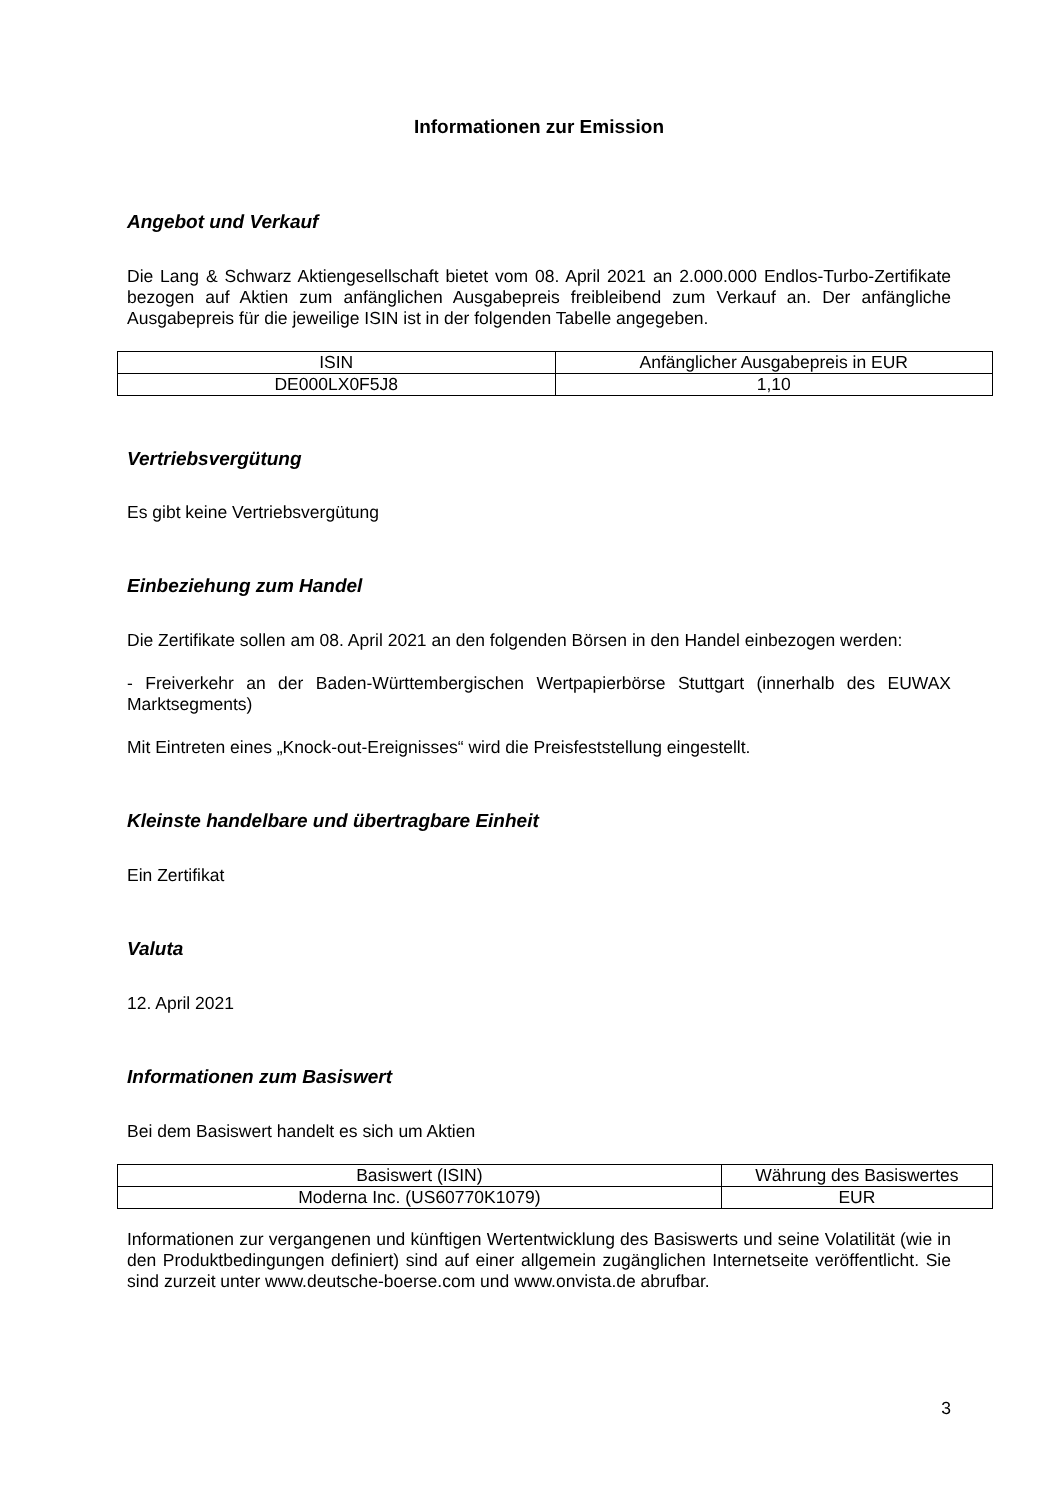Informationen zur Emission
Angebot und Verkauf
Die Lang & Schwarz Aktiengesellschaft bietet vom 08. April 2021 an 2.000.000 Endlos-Turbo-Zertifikate bezogen auf Aktien zum anfänglichen Ausgabepreis freibleibend zum Verkauf an. Der anfängliche Ausgabepreis für die jeweilige ISIN ist in der folgenden Tabelle angegeben.
| ISIN | Anfänglicher Ausgabepreis in EUR |
| --- | --- |
| DE000LX0F5J8 | 1,10 |
Vertriebsvergütung
Es gibt keine Vertriebsvergütung
Einbeziehung zum Handel
Die Zertifikate sollen am 08. April 2021 an den folgenden Börsen in den Handel einbezogen werden:
- Freiverkehr an der Baden-Württembergischen Wertpapierbörse Stuttgart (innerhalb des EUWAX Marktsegments)
Mit Eintreten eines „Knock-out-Ereignisses“ wird die Preisfeststellung eingestellt.
Kleinste handelbare und übertragbare Einheit
Ein Zertifikat
Valuta
12. April 2021
Informationen zum Basiswert
Bei dem Basiswert handelt es sich um Aktien
| Basiswert (ISIN) | Währung des Basiswertes |
| --- | --- |
| Moderna Inc. (US60770K1079) | EUR |
Informationen zur vergangenen und künftigen Wertentwicklung des Basiswerts und seine Volatilität (wie in den Produktbedingungen definiert) sind auf einer allgemein zugänglichen Internetseite veröffentlicht. Sie sind zurzeit unter www.deutsche-boerse.com und www.onvista.de abrufbar.
3